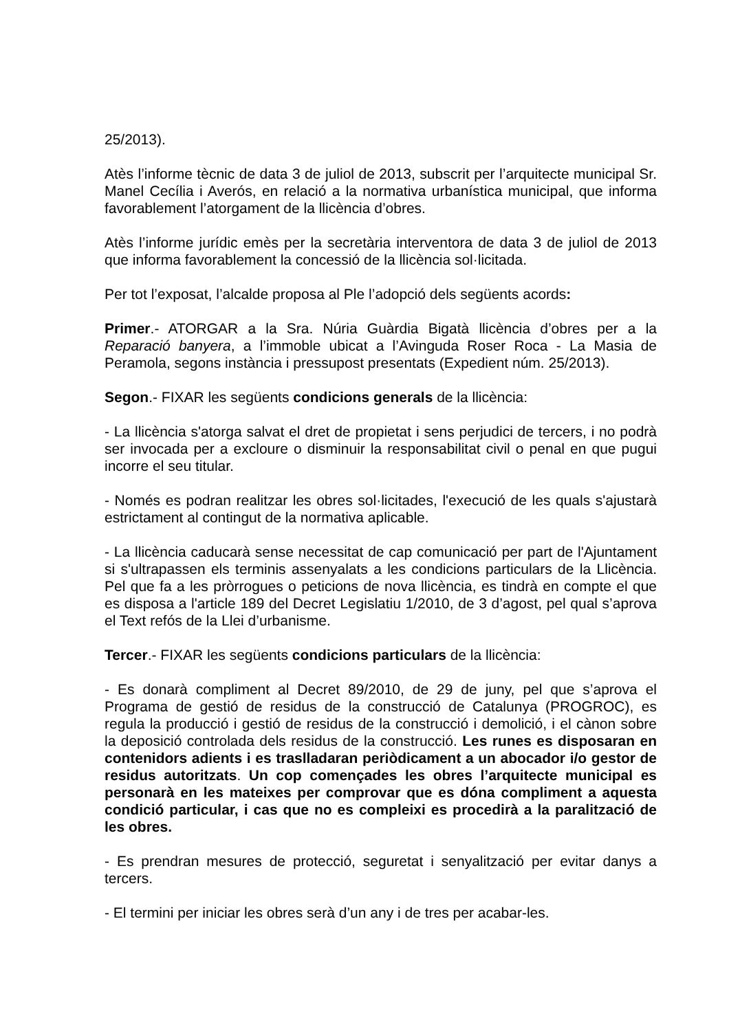25/2013).
Atès l’informe tècnic de data 3 de juliol de 2013, subscrit per l’arquitecte municipal Sr. Manel Cecília i Averós, en relació a la normativa urbanística municipal, que informa favorablement l’atorgament de la llicència d’obres.
Atès l’informe jurídic emès per la secretària interventora de data 3 de juliol de 2013 que informa favorablement la concessió de la llicència sol·licitada.
Per tot l’exposat, l’alcalde proposa al Ple l’adopció dels següents acords:
Primer.- ATORGAR a la Sra. Núria Guàrdia Bigatà llicència d’obres per a la Reparació banyera, a l’immoble ubicat a l’Avinguda Roser Roca - La Masia de Peramola, segons instància i pressupost presentats (Expedient núm. 25/2013).
Segon.- FIXAR les següents condicions generals de la llicència:
- La llicència s'atorga salvat el dret de propietat i sens perjudici de tercers, i no podrà ser invocada per a excloure o disminuir la responsabilitat civil o penal en que pugui incorre el seu titular.
- Només es podran realitzar les obres sol·licitades, l'execució de les quals s'ajustarà estrictament al contingut de la normativa aplicable.
- La llicència caducarà sense necessitat de cap comunicació per part de l'Ajuntament si s'ultrapassen els terminis assenyalats a les condicions particulars de la Llicència. Pel que fa a les pròrrogues o peticions de nova llicència, es tindrà en compte el que es disposa a l'article 189 del Decret Legislatiu 1/2010, de 3 d’agost, pel qual s’aprova el Text refós de la Llei d’urbanisme.
Tercer.- FIXAR les següents condicions particulars de la llicència:
- Es donarà compliment al Decret 89/2010, de 29 de juny, pel que s’aprova el Programa de gestió de residus de la construcció de Catalunya (PROGROC), es regula la producció i gestió de residus de la construcció i demolició, i el cànon sobre la deposició controlada dels residus de la construcció. Les runes es disposaran en contenidors adients i es traslladaran periòdicament a un abocador i/o gestor de residus autoritzats. Un cop començades les obres l’arquitecte municipal es personarà en les mateixes per comprovar que es dóna compliment a aquesta condició particular, i cas que no es compleixi es procedirà a la paralització de les obres.
- Es prendran mesures de protecció, seguretat i senyalització per evitar danys a tercers.
- El termini per iniciar les obres serà d’un any i de tres per acabar-les.